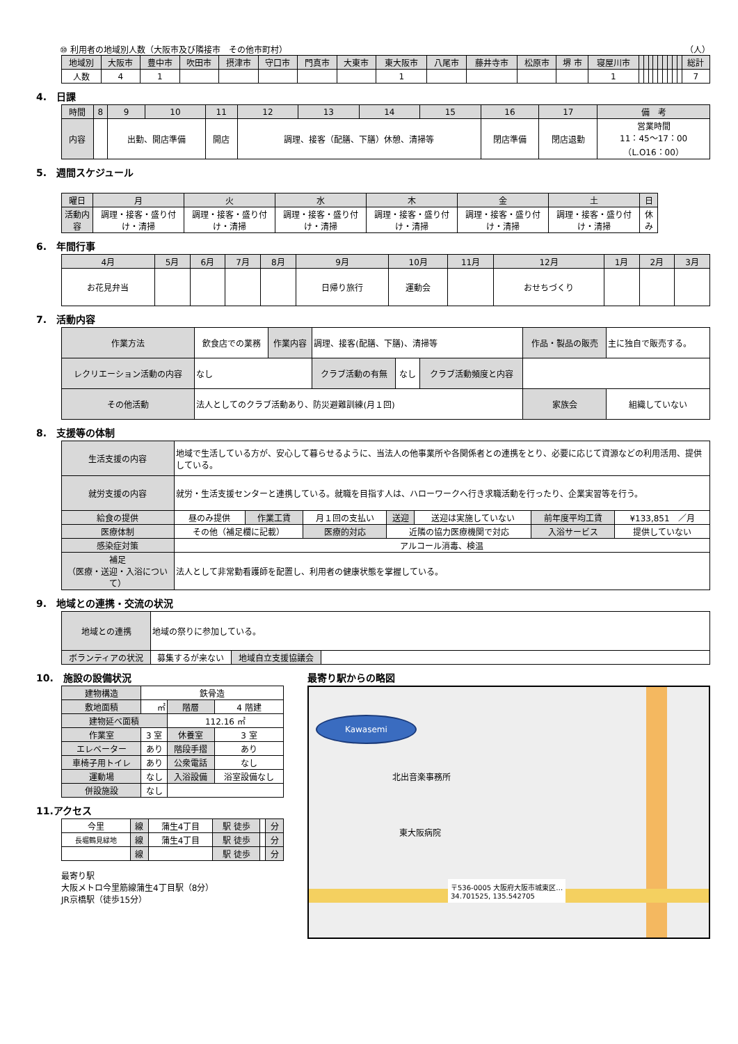⑩ 利用者の地域別人数（大阪市及び隣接市　その他市町村） （人）
| 地域別 | 大阪市 | 豊中市 | 吹田市 | 摂津市 | 守口市 | 門真市 | 大東市 | 東大阪市 | 八尾市 | 藤井寺市 | 松原市 | 堺 市 | 寝屋川市 | | | | | | | | | | 総計 |
| 人数 | 4 | 1 | | | | | | 1 | | | | | 1 | | | | | | | | | | 7 |
4.　日課
| 時間 | 8 | 9 | 10 | 11 | 12 | 13 | 14 | 15 | 16 | 17 | 備 考 |
| 内容 | | 出勤、開店準備 | | 開店 | 調理、接客（配膳、下膳）休憩、清掃等 | | | | 閉店準備 | 閉店退勤 | 営業時間 11：45～17：00 （L.O16：00） |
5.　週間スケジュール
| 曜日 | 月 | 火 | 水 | 木 | 金 | 土 | 日 |
| 活動内容 | 調理・接客・盛り付け・清掃 | 調理・接客・盛り付け・清掃 | 調理・接客・盛り付け・清掃 | 調理・接客・盛り付け・清掃 | 調理・接客・盛り付け・清掃 | 調理・接客・盛り付け・清掃 | 休み |
6.　年間行事
| 4月 | 5月 | 6月 | 7月 | 8月 | 9月 | 10月 | 11月 | 12月 | 1月 | 2月 | 3月 |
| お花見弁当 | | | | | 日帰り旅行 | 運動会 | | おせちづくり | | | |
7.　活動内容
| 作業方法 | 飲食店での業務 | 作業内容 | 調理、接客(配膳、下膳)、清掃等 | | | 作品・製品の販売 | 主に独自で販売する。 |
| レクリエーション活動の内容 | なし | | クラブ活動の有無 | なし | クラブ活動頻度と内容 | | |
| その他活動 | 法人としてのクラブ活動あり、防災避難訓練(月１回) | | | | | 家族会 | 組織していない |
8.　支援等の体制
| 生活支援の内容 | 地域で生活している方が、安心して暮らせるように、当法人の他事業所や各関係者との連携をとり、必要に応じて資源などの利用活用、提供している。 | | | | | | |
| 就労支援の内容 | 就労・生活支援センターと連携している。就職を目指す人は、ハローワークへ行き求職活動を行ったり、企業実習等を行う。 | | | | | | |
| 給食の提供 | 昼のみ提供 | 作業工賃 | 月１回の支払い | 送迎 | 送迎は実施していない | 前年度平均工賃 | ¥133,851 ／月 |
| 医療体制 | その他（補足欄に記載） | | 医療的対応 | 近隣の協力医療機関で対応 | | 入浴サービス | 提供していない |
| 感染症対策 | アルコール消毒、検温 | | | | | | |
| 補足 （医療・送迎・入浴について） | 法人として非常勤看護師を配置し、利用者の健康状態を掌握している。 | | | | | | |
9.　地域との連携・交流の状況
| 地域との連携 | 地域の祭りに参加している。 | | |
| ボランティアの状況 | 募集するが来ない | 地域自立支援協議会 | |
10.　施設の設備状況
| 建物構造 | 鉄骨造 | | |
| 敷地面積 | ㎡ | 階層 | 4 階建 |
| 建物延べ面積 | | 112.16 ㎡ | |
| 作業室 | 3 室 | 休養室 | 3 室 |
| エレベーター | あり | 階段手摺 | あり |
| 車椅子用トイレ | あり | 公衆電話 | なし |
| 運動場 | なし | 入浴設備 | 浴室設備なし |
| 併設施設 | なし | | |
11.アクセス
| 今里 | 線 | 蒲生4丁目 | 駅 徒歩 | | 分 |
| 長堀鶴見緑地 | 線 | 蒲生4丁目 | 駅 徒歩 | | 分 |
| | 線 | | 駅 徒歩 | | 分 |
最寄り駅
大阪メトロ今里筋線蒲生4丁目駅（8分）
JR京橋駅（徒歩15分）
最寄り駅からの略図
Kawasemi
北出音楽事務所
東大阪病院
〒536-0005 大阪府大阪市城東区…
34.701525, 135.542705